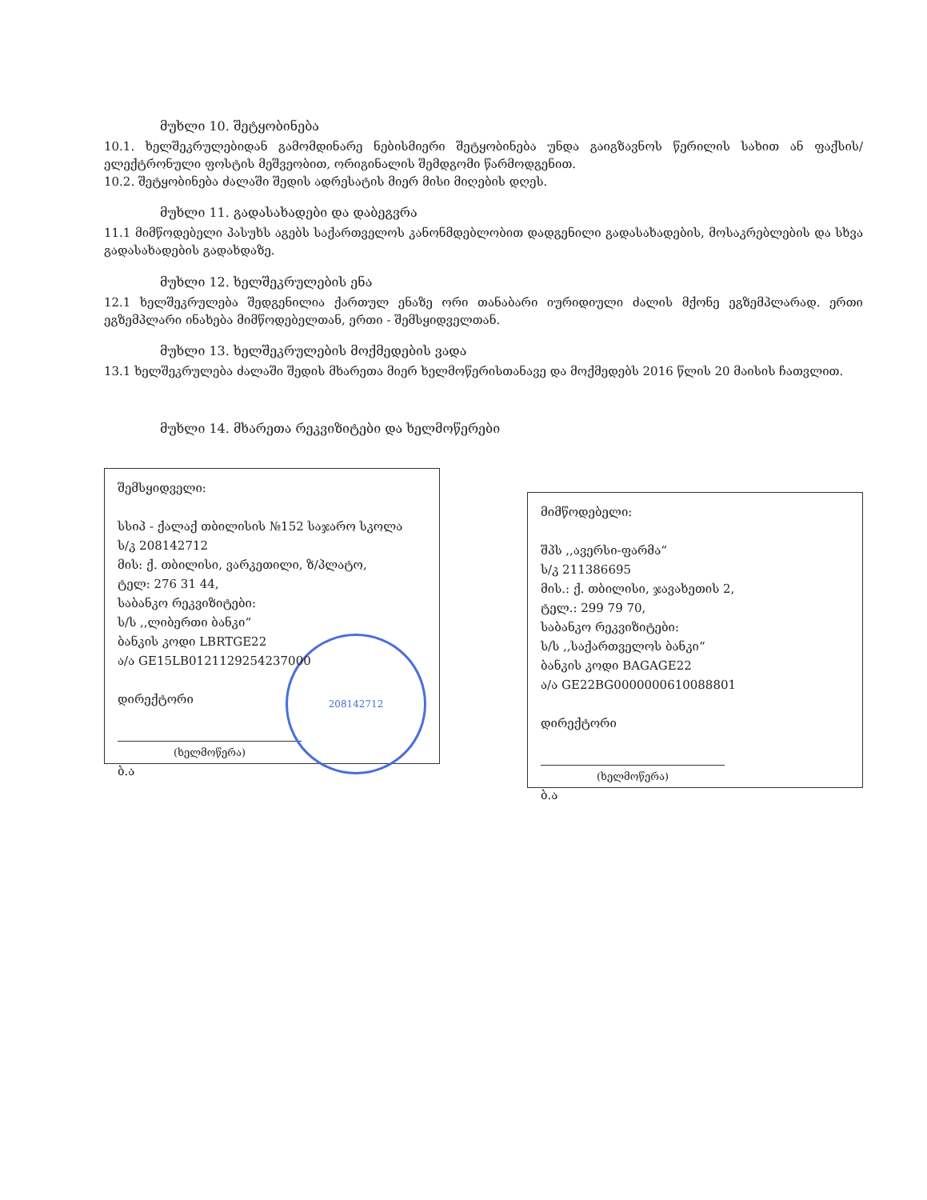მუხლი 10. შეტყობინება
10.1. ხელშეკრულებიდან გამომდინარე ნებისმიერი შეტყობინება უნდა გაიგზავნოს წერილის სახით ან ფაქსის/ელექტრონული ფოსტის მეშვეობით, ორიგინალის შემდგომი წარმოდგენით.
10.2. შეტყობინება ძალაში შედის ადრესატის მიერ მისი მიღების დღეს.
მუხლი 11. გადასახადები და დაბეგვრა
11.1 მიმწოდებელი პასუხს აგებს საქართველოს კანონმდებლობით დადგენილი გადასახადების, მოსაკრებლების და სხვა გადასახადების გადახდაზე.
მუხლი 12. ხელშეკრულების ენა
12.1 ხელშეკრულება შედგენილია ქართულ ენაზე ორი თანაბარი იურიდიული ძალის მქონე ეგზემპლარად. ერთი ეგზემპლარი ინახება მიმწოდებელთან, ერთი - შემსყიდველთან.
მუხლი 13. ხელშეკრულების მოქმედების ვადა
13.1 ხელშეკრულება ძალაში შედის მხარეთა მიერ ხელმოწერისთანავე და მოქმედებს 2016 წლის 20 მაისის ჩათვლით.
მუხლი 14. მხარეთა რეკვიზიტები და ხელმოწერები
შემსყიდველი:
სსიპ - ქალაქ თბილისის №152 საჯარო სკოლა
ს/კ 208142712
მის: ქ. თბილისი, ვარკეთილი, ზ/პლატო,
ტელ: 276 31 44,
საბანკო რეკვიზიტები:
ს/ს ,,ლიბერთი ბანკი“
ბანკის კოდი LBRTGE22
ა/ა GE15LB0121129254237000
დირექტორი
(ხელმოწერა)
208142712
ბ.ა
მიმწოდებელი:
შპს ,,ავერსი-ფარმა“
ს/კ 211386695
მის.: ქ. თბილისი, ჯავახეთის 2,
ტელ.: 299 79 70,
საბანკო რეკვიზიტები:
ს/ს ,,საქართველოს ბანკი“
ბანკის კოდი BAGAGE22
ა/ა GE22BG0000000610088801
დირექტორი
(ხელმოწერა)
ბ.ა